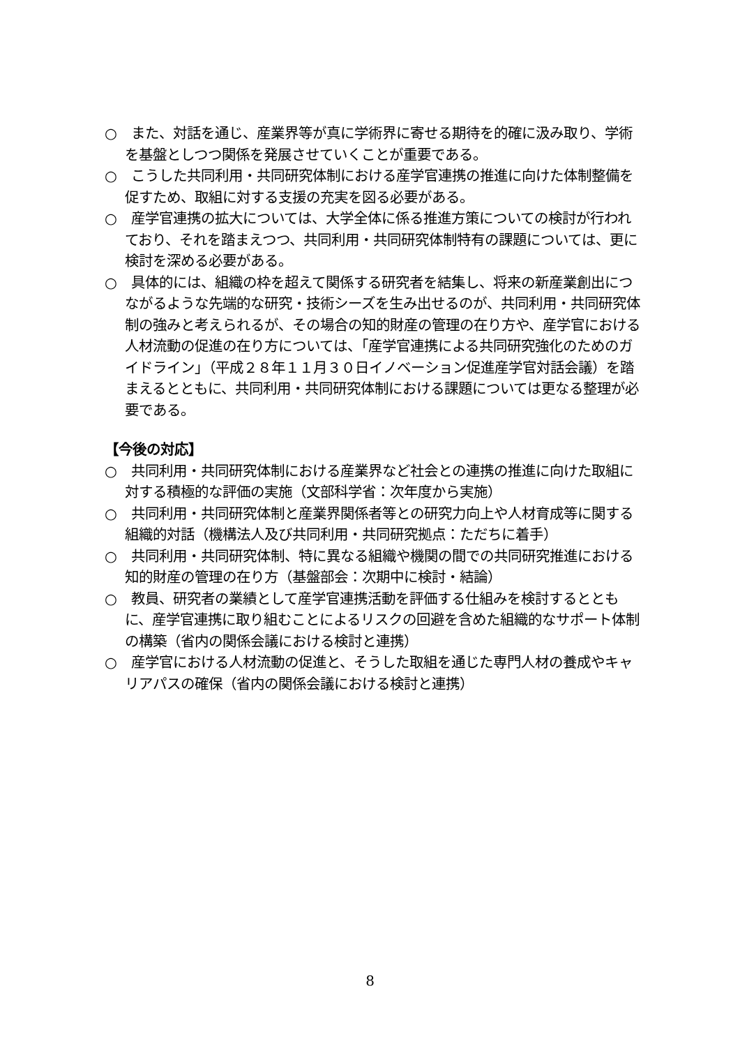○　また、対話を通じ、産業界等が真に学術界に寄せる期待を的確に汲み取り、学術を基盤としつつ関係を発展させていくことが重要である。
○　こうした共同利用・共同研究体制における産学官連携の推進に向けた体制整備を促すため、取組に対する支援の充実を図る必要がある。
○　産学官連携の拡大については、大学全体に係る推進方策についての検討が行われており、それを踏まえつつ、共同利用・共同研究体制特有の課題については、更に検討を深める必要がある。
○　具体的には、組織の枠を超えて関係する研究者を結集し、将来の新産業創出につながるような先端的な研究・技術シーズを生み出せるのが、共同利用・共同研究体制の強みと考えられるが、その場合の知的財産の管理の在り方や、産学官における人材流動の促進の在り方については、「産学官連携による共同研究強化のためのガイドライン」（平成２８年１１月３０日イノベーション促進産学官対話会議）を踏まえるとともに、共同利用・共同研究体制における課題については更なる整理が必要である。
【今後の対応】
○　共同利用・共同研究体制における産業界など社会との連携の推進に向けた取組に対する積極的な評価の実施（文部科学省：次年度から実施）
○　共同利用・共同研究体制と産業界関係者等との研究力向上や人材育成等に関する組織的対話（機構法人及び共同利用・共同研究拠点：ただちに着手）
○　共同利用・共同研究体制、特に異なる組織や機関の間での共同研究推進における知的財産の管理の在り方（基盤部会：次期中に検討・結論）
○　教員、研究者の業績として産学官連携活動を評価する仕組みを検討するとともに、産学官連携に取り組むことによるリスクの回避を含めた組織的なサポート体制の構築（省内の関係会議における検討と連携）
○　産学官における人材流動の促進と、そうした取組を通じた専門人材の養成やキャリアパスの確保（省内の関係会議における検討と連携）
8